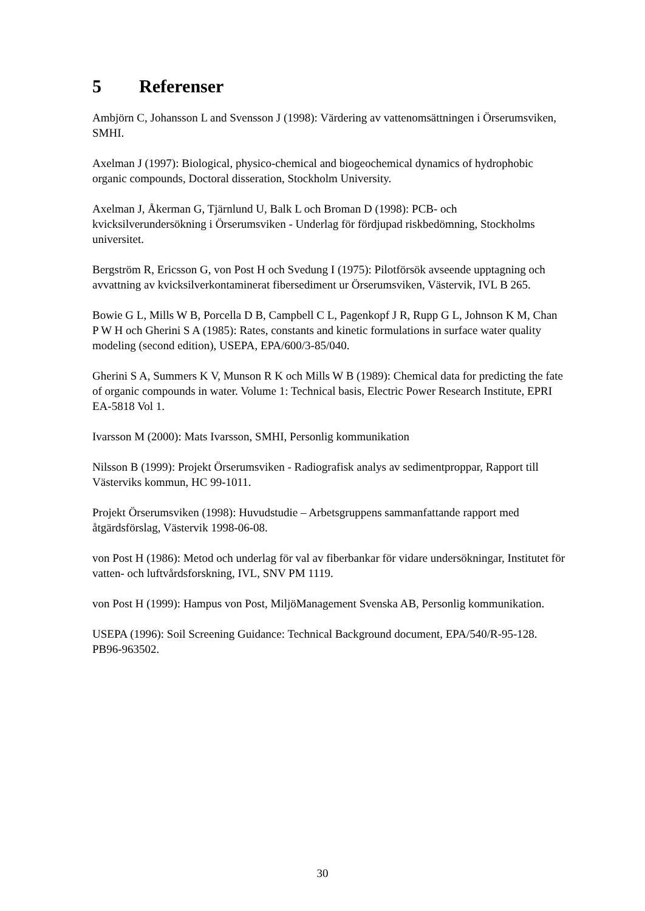5 Referenser
Ambjörn C, Johansson L and Svensson J (1998): Värdering av vattenomsättningen i Örserumsviken, SMHI.
Axelman J (1997): Biological, physico-chemical and biogeochemical dynamics of hydrophobic organic compounds, Doctoral disseration, Stockholm University.
Axelman J, Åkerman G, Tjärnlund U, Balk L och Broman D (1998): PCB- och kvicksilverundersökning i Örserumsviken - Underlag för fördjupad riskbedömning, Stockholms universitet.
Bergström R, Ericsson G, von Post H och Svedung I (1975): Pilotförsök avseende upptagning och avvattning av kvicksilverkontaminerat fibersediment ur Örserumsviken, Västervik, IVL B 265.
Bowie G L, Mills W B, Porcella D B, Campbell C L, Pagenkopf J R, Rupp G L, Johnson K M, Chan P W H och Gherini S A (1985): Rates, constants and kinetic formulations in surface water quality modeling (second edition), USEPA, EPA/600/3-85/040.
Gherini S A, Summers K V, Munson R K och Mills W B (1989): Chemical data for predicting the fate of organic compounds in water. Volume 1: Technical basis, Electric Power Research Institute, EPRI EA-5818 Vol 1.
Ivarsson M (2000): Mats Ivarsson, SMHI, Personlig kommunikation
Nilsson B (1999): Projekt Örserumsviken - Radiografisk analys av sedimentproppar, Rapport till Västerviks kommun, HC 99-1011.
Projekt Örserumsviken (1998): Huvudstudie – Arbetsgruppens sammanfattande rapport med åtgärdsförslag, Västervik 1998-06-08.
von Post H (1986): Metod och underlag för val av fiberbankar för vidare undersökningar, Institutet för vatten- och luftvårdsforskning, IVL, SNV PM 1119.
von Post H (1999): Hampus von Post, MiljöManagement Svenska AB, Personlig kommunikation.
USEPA (1996): Soil Screening Guidance: Technical Background document, EPA/540/R-95-128. PB96-963502.
30